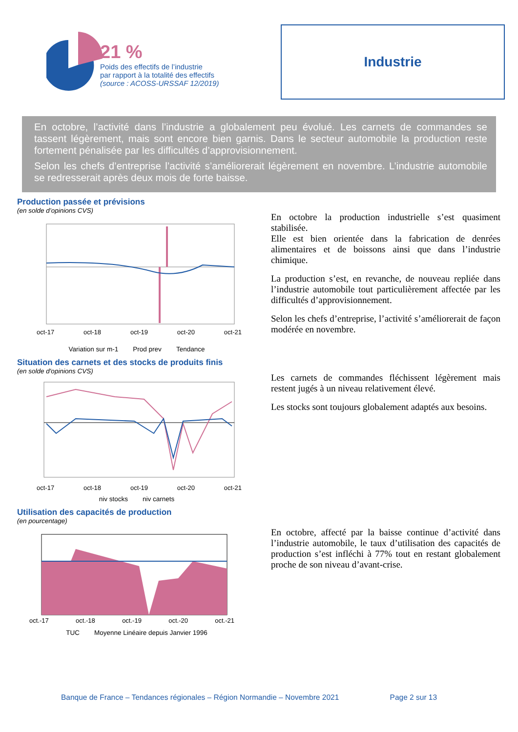21 %
Poids des effectifs de l’industrie
par rapport à la totalité des effectifs
(source : ACOSS-URSSAF 12/2019)
Industrie
En octobre, l’activité dans l’industrie a globalement peu évolué. Les carnets de commandes se tassent légèrement, mais sont encore bien garnis. Dans le secteur automobile la production reste fortement pénalisée par les difficultés d’approvisionnement.
Selon les chefs d’entreprise l’activité s’améliorerait légèrement en novembre. L’industrie automobile se redresserait après deux mois de forte baisse.
Production passée et prévisions
(en solde d’opinions CVS)
oct-17 oct-18 oct-19 oct-20 oct-21
Variation sur m-1 Prod prev Tendance
En octobre la production industrielle s’est quasiment stabilisée.
Elle est bien orientée dans la fabrication de denrées alimentaires et de boissons ainsi que dans l’industrie chimique.
La production s’est, en revanche, de nouveau repliée dans l’industrie automobile tout particulièrement affectée par les difficultés d’approvisionnement.
Selon les chefs d’entreprise, l’activité s’améliorerait de façon modérée en novembre.
Situation des carnets et des stocks de produits finis
(en solde d'opinions CVS)
oct-17 oct-18 oct-19 oct-20 oct-21
niv stocks niv carnets
Les carnets de commandes fléchissent légèrement mais restent jugés à un niveau relativement élevé.
Les stocks sont toujours globalement adaptés aux besoins.
Utilisation des capacités de production
(en pourcentage)
oct.-17 oct.-18 oct.-19 oct.-20 oct.-21
TUC Moyenne Linéaire depuis Janvier 1996
En octobre, affecté par la baisse continue d’activité dans l’industrie automobile, le taux d’utilisation des capacités de production s’est infléchi à 77% tout en restant globalement proche de son niveau d’avant-crise.
Banque de France – Tendances régionales – Région Normandie – Novembre 2021 Page 2 sur 13